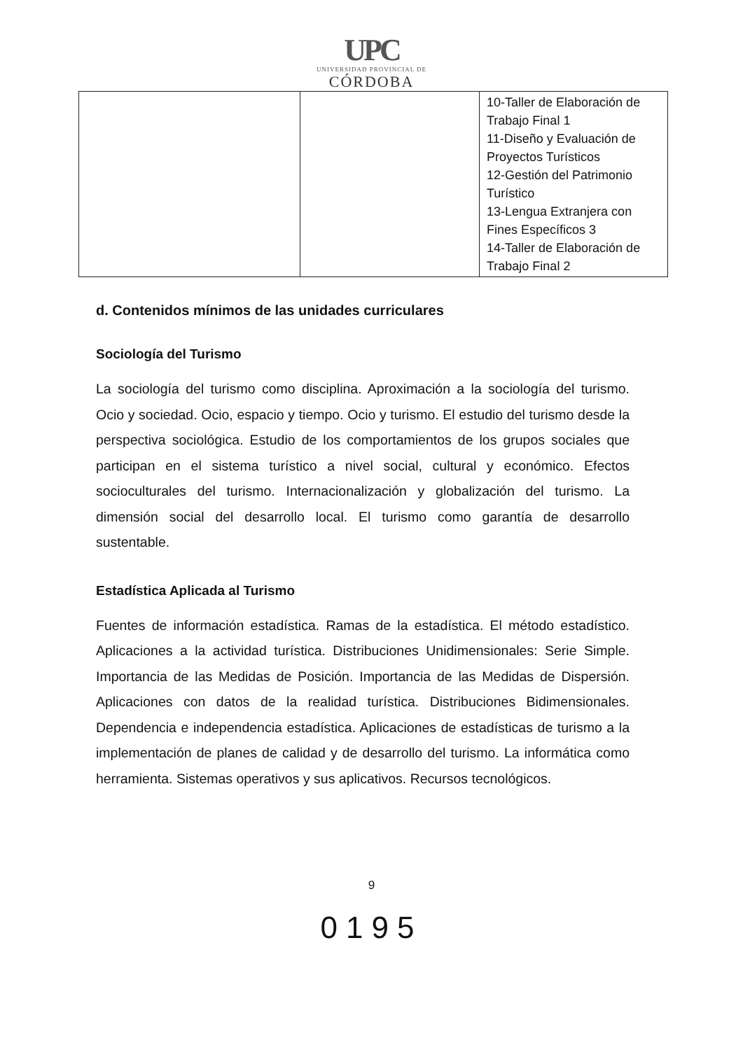UPC
UNIVERSIDAD PROVINCIAL DE
CÓRDOBA
| | | 10-Taller de Elaboración de Trabajo Final 1 11-Diseño y Evaluación de Proyectos Turísticos 12-Gestión del Patrimonio Turístico 13-Lengua Extranjera con Fines Específicos 3 14-Taller de Elaboración de Trabajo Final 2 |
d. Contenidos mínimos de las unidades curriculares
Sociología del Turismo
La sociología del turismo como disciplina. Aproximación a la sociología del turismo. Ocio y sociedad. Ocio, espacio y tiempo. Ocio y turismo. El estudio del turismo desde la perspectiva sociológica. Estudio de los comportamientos de los grupos sociales que participan en el sistema turístico a nivel social, cultural y económico. Efectos socioculturales del turismo. Internacionalización y globalización del turismo. La dimensión social del desarrollo local. El turismo como garantía de desarrollo sustentable.
Estadística Aplicada al Turismo
Fuentes de información estadística. Ramas de la estadística. El método estadístico. Aplicaciones a la actividad turística. Distribuciones Unidimensionales: Serie Simple. Importancia de las Medidas de Posición. Importancia de las Medidas de Dispersión. Aplicaciones con datos de la realidad turística. Distribuciones Bidimensionales. Dependencia e independencia estadística. Aplicaciones de estadísticas de turismo a la implementación de planes de calidad y de desarrollo del turismo. La informática como herramienta. Sistemas operativos y sus aplicativos. Recursos tecnológicos.
9
0195